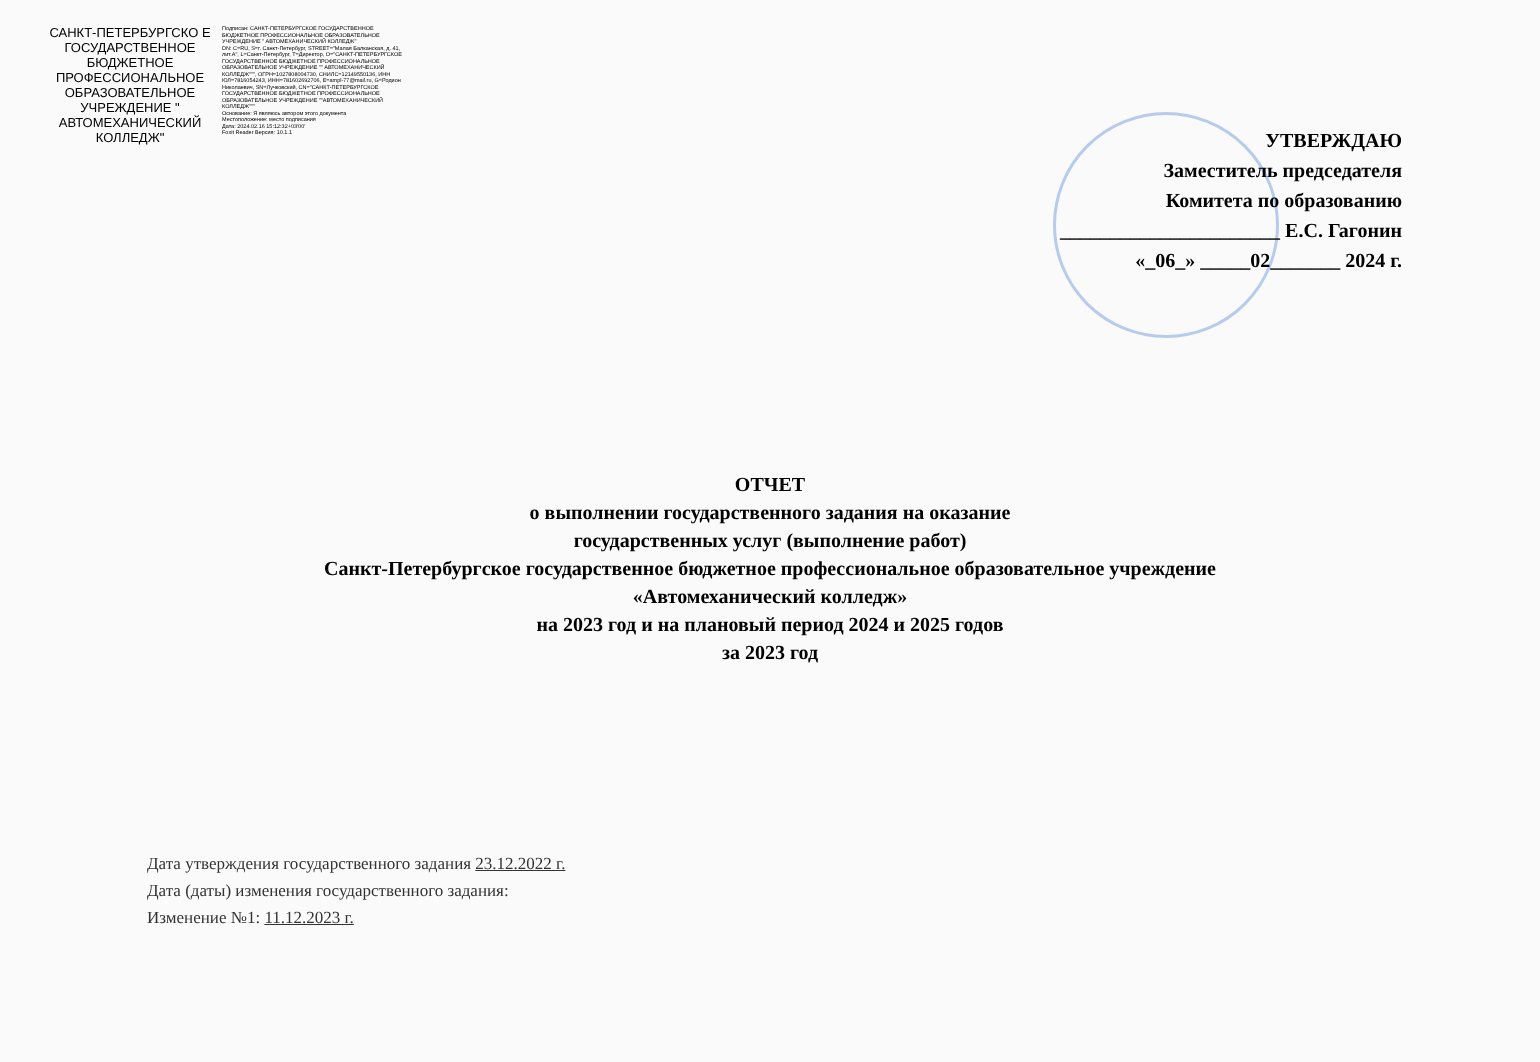САНКТ-ПЕТЕРБУРГСКО Е ГОСУДАРСТВЕННОЕ БЮДЖЕТНОЕ ПРОФЕССИОНАЛЬНОЕ ОБРАЗОВАТЕЛЬНОЕ УЧРЕЖДЕНИЕ " АВТОМЕХАНИЧЕСКИЙ КОЛЛЕДЖ"
Подписан: САНКТ-ПЕТЕРБУРГСКОЕ ГОСУДАРСТВЕННОЕ БЮДЖЕТНОЕ ПРОФЕССИОНАЛЬНОЕ ОБРАЗОВАТЕЛЬНОЕ УЧРЕЖДЕНИЕ " АВТОМЕХАНИЧЕСКИЙ КОЛЛЕДЖ"
DN: C=RU, S=г. Санкт-Петербург, STREET="Малая Балканская, д. 41, лит.А", L=Санкт-Петербург, T=Директор, O="САНКТ-ПЕТЕРБУРГСКОЕ ГОСУДАРСТВЕННОЕ БЮДЖЕТНОЕ ПРОФЕССИОНАЛЬНОЕ ОБРАЗОВАТЕЛЬНОЕ УЧРЕЖДЕНИЕ "" АВТОМЕХАНИЧЕСКИЙ КОЛЛЕДЖ""", ОГРН=1027808004730, СНИЛС=12149550136, ИНН ЮЛ=7816054243, ИНН=781602692706, E=ampl-77@mail.ru, G=Родион Николаевич, SN=Лучковский, CN="САНКТ-ПЕТЕРБУРГСКОЕ ГОСУДАРСТВЕННОЕ БЮДЖЕТНОЕ ПРОФЕССИОНАЛЬНОЕ ОБРАЗОВАТЕЛЬНОЕ УЧРЕЖДЕНИЕ ""АВТОМЕХАНИЧЕСКИЙ КОЛЛЕДЖ"""
Основание: Я являюсь автором этого документа
Местоположение: место подписания
Дата: 2024.02.16 15:12:32+03'00'
Foxit Reader Версия: 10.1.1
УТВЕРЖДАЮ
Заместитель председателя
Комитета по образованию
______________________ Е.С. Гагонин
«_06_» _____02_______ 2024 г.
ОТЧЕТ
о выполнении государственного задания на оказание
государственных услуг (выполнение работ)
Санкт-Петербургское государственное бюджетное профессиональное образовательное учреждение
«Автомеханический колледж»
на 2023 год и на плановый период 2024 и 2025 годов
за 2023 год
Дата утверждения государственного задания 23.12.2022 г.
Дата (даты) изменения государственного задания:
Изменение №1: 11.12.2023 г.